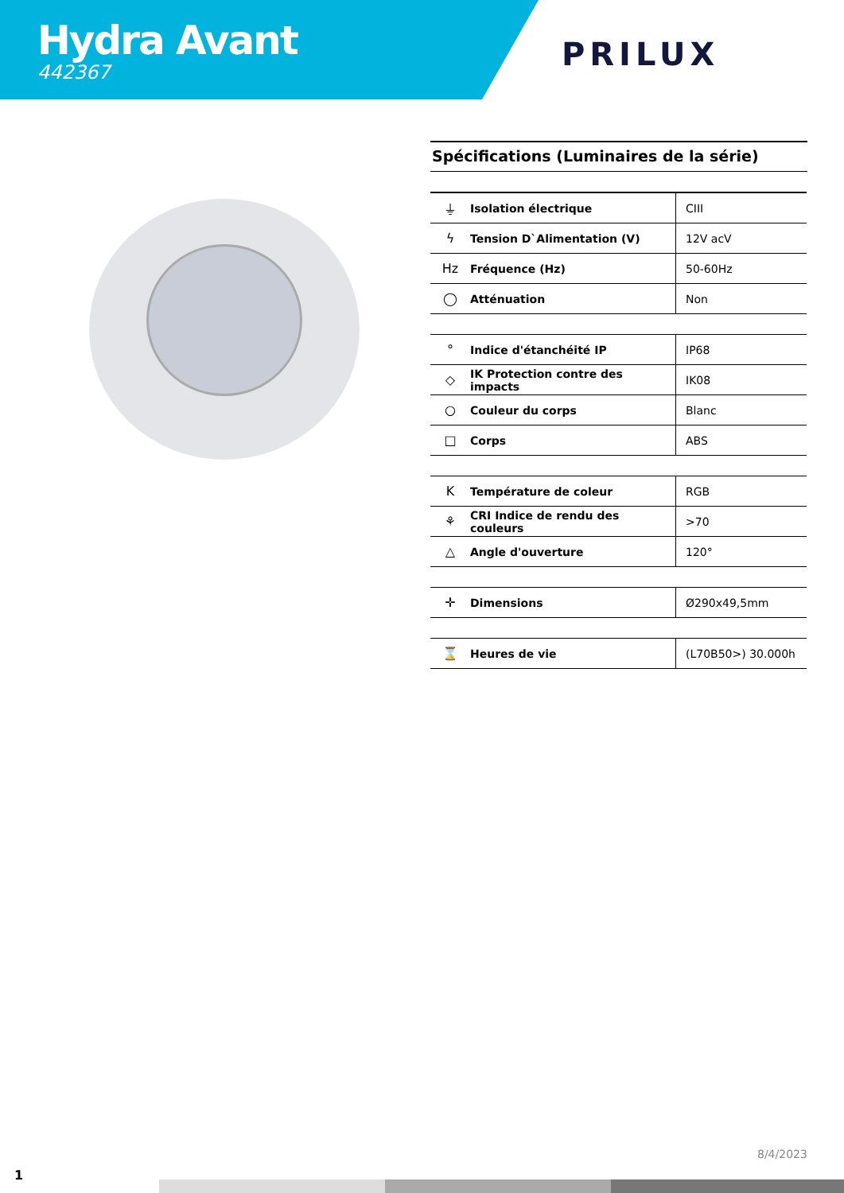Hydra Avant
442367
PRILUX
Spécifications (Luminaires de la série)
| ⏚ | Isolation électrique | CIII |
| ϟ | Tension D`Alimentation (V) | 12V acV |
| Hz | Fréquence (Hz) | 50-60Hz |
| ◯ | Atténuation | Non |
| ° | Indice d'étanchéité IP | IP68 |
| ◇ | IK Protection contre des impacts | IK08 |
| ○ | Couleur du corps | Blanc |
| □ | Corps | ABS |
| K | Température de coleur | RGB |
| ⚘ | CRI Indice de rendu des couleurs | >70 |
| △ | Angle d'ouverture | 120° |
| ✛ | Dimensions | Ø290x49,5mm |
| ⌛ | Heures de vie | (L70B50>) 30.000h |
8/4/2023
1